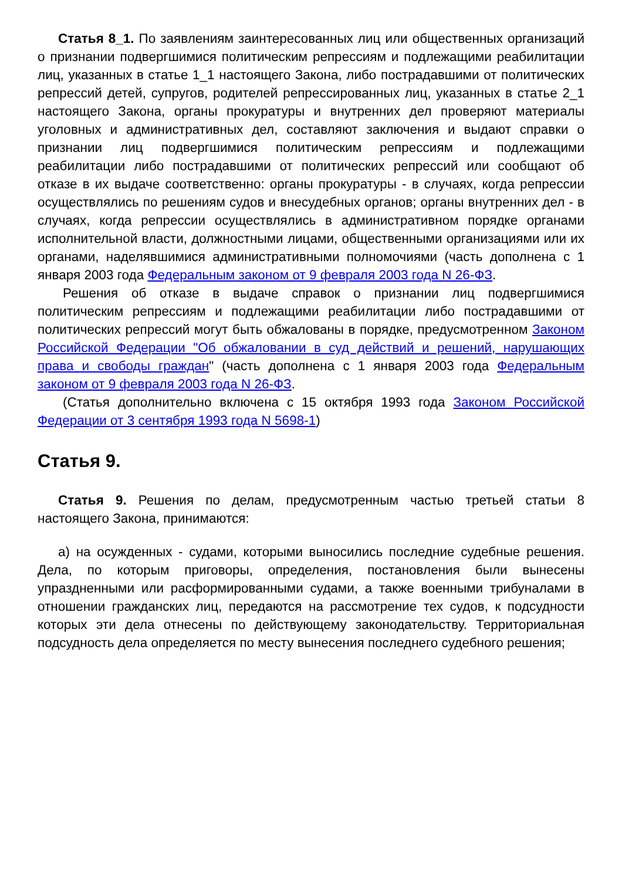Статья 8_1. По заявлениям заинтересованных лиц или общественных организаций о признании подвергшимися политическим репрессиям и подлежащими реабилитации лиц, указанных в статье 1_1 настоящего Закона, либо пострадавшими от политических репрессий детей, супругов, родителей репрессированных лиц, указанных в статье 2_1 настоящего Закона, органы прокуратуры и внутренних дел проверяют материалы уголовных и административных дел, составляют заключения и выдают справки о признании лиц подвергшимися политическим репрессиям и подлежащими реабилитации либо пострадавшими от политических репрессий или сообщают об отказе в их выдаче соответственно: органы прокуратуры - в случаях, когда репрессии осуществлялись по решениям судов и внесудебных органов; органы внутренних дел - в случаях, когда репрессии осуществлялись в административном порядке органами исполнительной власти, должностными лицами, общественными организациями или их органами, наделявшимися административными полномочиями (часть дополнена с 1 января 2003 года Федеральным законом от 9 февраля 2003 года N 26-ФЗ.
Решения об отказе в выдаче справок о признании лиц подвергшимися политическим репрессиям и подлежащими реабилитации либо пострадавшими от политических репрессий могут быть обжалованы в порядке, предусмотренном Законом Российской Федерации "Об обжаловании в суд действий и решений, нарушающих права и свободы граждан" (часть дополнена с 1 января 2003 года Федеральным законом от 9 февраля 2003 года N 26-ФЗ.
(Статья дополнительно включена с 15 октября 1993 года Законом Российской Федерации от 3 сентября 1993 года N 5698-1)
Статья 9.
Статья 9. Решения по делам, предусмотренным частью третьей статьи 8 настоящего Закона, принимаются:
а) на осужденных - судами, которыми выносились последние судебные решения. Дела, по которым приговоры, определения, постановления были вынесены упраздненными или расформированными судами, а также военными трибуналами в отношении гражданских лиц, передаются на рассмотрение тех судов, к подсудности которых эти дела отнесены по действующему законодательству. Территориальная подсудность дела определяется по месту вынесения последнего судебного решения;